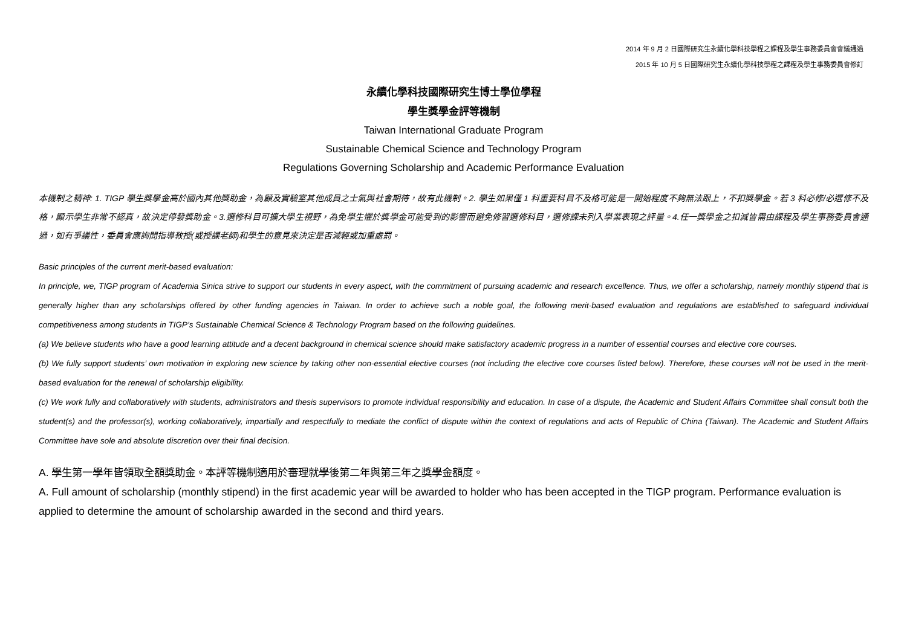2014 年 9 月 2 日國際研究生永續化學科技學程之課程及學生事務委員會會議通過
2015 年 10 月 5 日國際研究生永續化學科技學程之課程及學生事務委員會修訂
永續化學科技國際研究生博士學位學程
學生獎學金評等機制
Taiwan International Graduate Program
Sustainable Chemical Science and Technology Program
Regulations Governing Scholarship and Academic Performance Evaluation
本機制之精神: 1. TIGP 學生獎學金高於國內其他獎助金，為顧及實驗室其他成員之士氣與社會期待，故有此機制。2. 學生如果僅 1 科重要科目不及格可能是一開始程度不夠無法跟上，不扣獎學金。若 3 科必修/必選修不及格，顯示學生非常不認真，故決定停發獎助金。3.選修科目可擴大學生視野，為免學生懼於獎學金可能受到的影響而避免修習選修科目，選修課未列入學業表現之評量。4.任一獎學金之扣減皆需由課程及學生事務委員會通過，如有爭議性，委員會應詢問指導教授(或授課老師)和學生的意見來決定是否減輕或加重處罰。
Basic principles of the current merit-based evaluation:
In principle, we, TIGP program of Academia Sinica strive to support our students in every aspect, with the commitment of pursuing academic and research excellence. Thus, we offer a scholarship, namely monthly stipend that is generally higher than any scholarships offered by other funding agencies in Taiwan. In order to achieve such a noble goal, the following merit-based evaluation and regulations are established to safeguard individual competitiveness among students in TIGP’s Sustainable Chemical Science & Technology Program based on the following guidelines.
(a) We believe students who have a good learning attitude and a decent background in chemical science should make satisfactory academic progress in a number of essential courses and elective core courses.
(b) We fully support students’ own motivation in exploring new science by taking other non-essential elective courses (not including the elective core courses listed below). Therefore, these courses will not be used in the merit-based evaluation for the renewal of scholarship eligibility.
(c) We work fully and collaboratively with students, administrators and thesis supervisors to promote individual responsibility and education. In case of a dispute, the Academic and Student Affairs Committee shall consult both the student(s) and the professor(s), working collaboratively, impartially and respectfully to mediate the conflict of dispute within the context of regulations and acts of Republic of China (Taiwan). The Academic and Student Affairs Committee have sole and absolute discretion over their final decision.
A. 學生第一學年皆領取全額獎助金。本評等機制適用於審理就學後第二年與第三年之獎學金額度。
A. Full amount of scholarship (monthly stipend) in the first academic year will be awarded to holder who has been accepted in the TIGP program. Performance evaluation is applied to determine the amount of scholarship awarded in the second and third years.